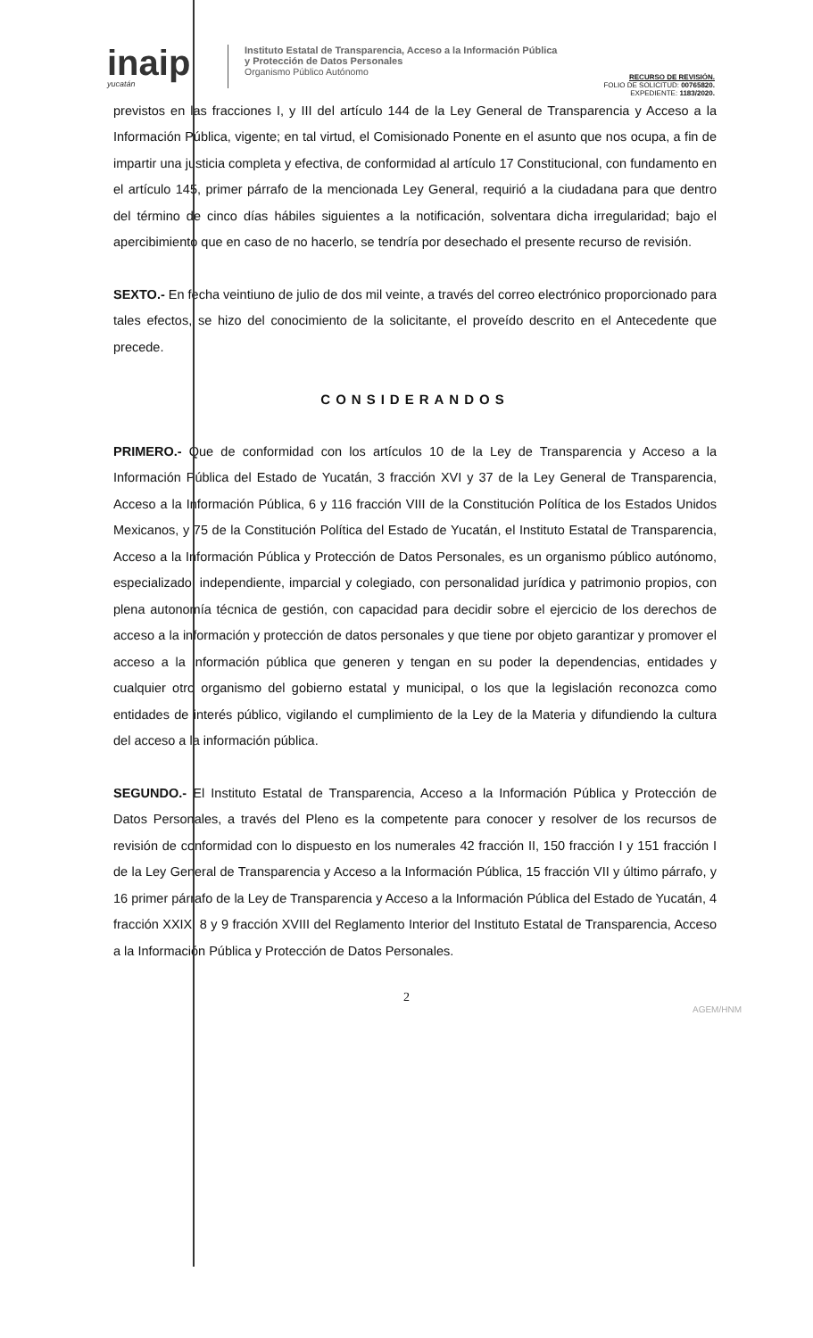inaip
yucatán
Instituto Estatal de Transparencia, Acceso a la Información Pública
y Protección de Datos Personales
Organismo Público Autónomo
RECURSO DE REVISIÓN.
FOLIO DE SOLICITUD: 00765820.
EXPEDIENTE: 1183/2020.
previstos en las fracciones I, y III del artículo 144 de la Ley General de Transparencia y Acceso a la Información Pública, vigente; en tal virtud, el Comisionado Ponente en el asunto que nos ocupa, a fin de impartir una justicia completa y efectiva, de conformidad al artículo 17 Constitucional, con fundamento en el artículo 145, primer párrafo de la mencionada Ley General, requirió a la ciudadana para que dentro del término de cinco días hábiles siguientes a la notificación, solventara dicha irregularidad; bajo el apercibimiento que en caso de no hacerlo, se tendría por desechado el presente recurso de revisión.
SEXTO.- En fecha veintiuno de julio de dos mil veinte, a través del correo electrónico proporcionado para tales efectos, se hizo del conocimiento de la solicitante, el proveído descrito en el Antecedente que precede.
CONSIDERANDOS
PRIMERO.- Que de conformidad con los artículos 10 de la Ley de Transparencia y Acceso a la Información Pública del Estado de Yucatán, 3 fracción XVI y 37 de la Ley General de Transparencia, Acceso a la Información Pública, 6 y 116 fracción VIII de la Constitución Política de los Estados Unidos Mexicanos, y 75 de la Constitución Política del Estado de Yucatán, el Instituto Estatal de Transparencia, Acceso a la Información Pública y Protección de Datos Personales, es un organismo público autónomo, especializado, independiente, imparcial y colegiado, con personalidad jurídica y patrimonio propios, con plena autonomía técnica de gestión, con capacidad para decidir sobre el ejercicio de los derechos de acceso a la información y protección de datos personales y que tiene por objeto garantizar y promover el acceso a la información pública que generen y tengan en su poder la dependencias, entidades y cualquier otro organismo del gobierno estatal y municipal, o los que la legislación reconozca como entidades de interés público, vigilando el cumplimiento de la Ley de la Materia y difundiendo la cultura del acceso a la información pública.
SEGUNDO.- El Instituto Estatal de Transparencia, Acceso a la Información Pública y Protección de Datos Personales, a través del Pleno es la competente para conocer y resolver de los recursos de revisión de conformidad con lo dispuesto en los numerales 42 fracción II, 150 fracción I y 151 fracción I de la Ley General de Transparencia y Acceso a la Información Pública, 15 fracción VII y último párrafo, y 16 primer párrafo de la Ley de Transparencia y Acceso a la Información Pública del Estado de Yucatán, 4 fracción XXIX, 8 y 9 fracción XVIII del Reglamento Interior del Instituto Estatal de Transparencia, Acceso a la Información Pública y Protección de Datos Personales.
2
AGEM/HNM